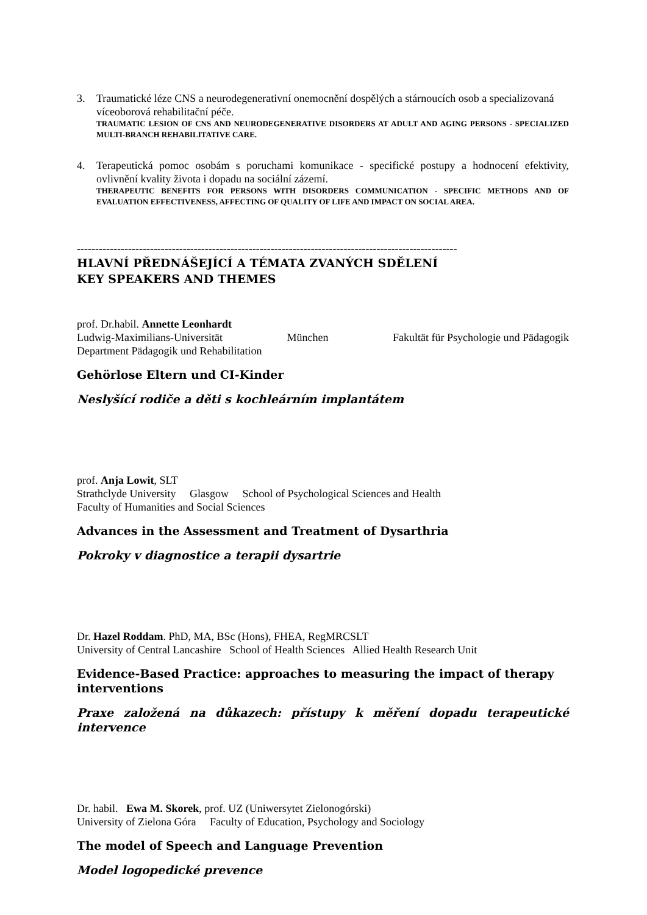3. Traumatické léze CNS a neurodegenerativní onemocnění dospělých a stárnoucích osob a specializovaná víceoborová rehabilitační péče.
TRAUMATIC LESION OF CNS AND NEURODEGENERATIVE DISORDERS AT ADULT AND AGING PERSONS - SPECIALIZED MULTI-BRANCH REHABILITATIVE CARE.
4. Terapeutická pomoc osobám s poruchami komunikace - specifické postupy a hodnocení efektivity, ovlivnění kvality života i dopadu na sociální zázemí.
THERAPEUTIC BENEFITS FOR PERSONS WITH DISORDERS COMMUNICATION - SPECIFIC METHODS AND OF EVALUATION EFFECTIVENESS, AFFECTING OF QUALITY OF LIFE AND IMPACT ON SOCIAL AREA.
--------------------------------------------------------------------------------------------------------
HLAVNÍ PŘEDNÁŠEJÍCÍ A TÉMATA ZVANÝCH SDĚLENÍ
KEY SPEAKERS AND THEMES
prof. Dr.habil. Annette Leonhardt
Ludwig-Maximilians-Universität München Fakultät für Psychologie und Pädagogik
Department Pädagogik und Rehabilitation
Gehörlose Eltern und CI-Kinder
Neslyšící rodiče a děti s kochleárním implantátem
prof. Anja Lowit, SLT
Strathclyde University Glasgow School of Psychological Sciences and Health
Faculty of Humanities and Social Sciences
Advances in the Assessment and Treatment of Dysarthria
Pokroky v diagnostice a terapii dysartrie
Dr. Hazel Roddam. PhD, MA, BSc (Hons), FHEA, RegMRCSLT
University of Central Lancashire School of Health Sciences Allied Health Research Unit
Evidence-Based Practice: approaches to measuring the impact of therapy interventions
Praxe založená na důkazech: přístupy k měření dopadu terapeutické intervence
Dr. habil. Ewa M. Skorek, prof. UZ (Uniwersytet Zielonogórski)
University of Zielona Góra Faculty of Education, Psychology and Sociology
The model of Speech and Language Prevention
Model logopedické prevence